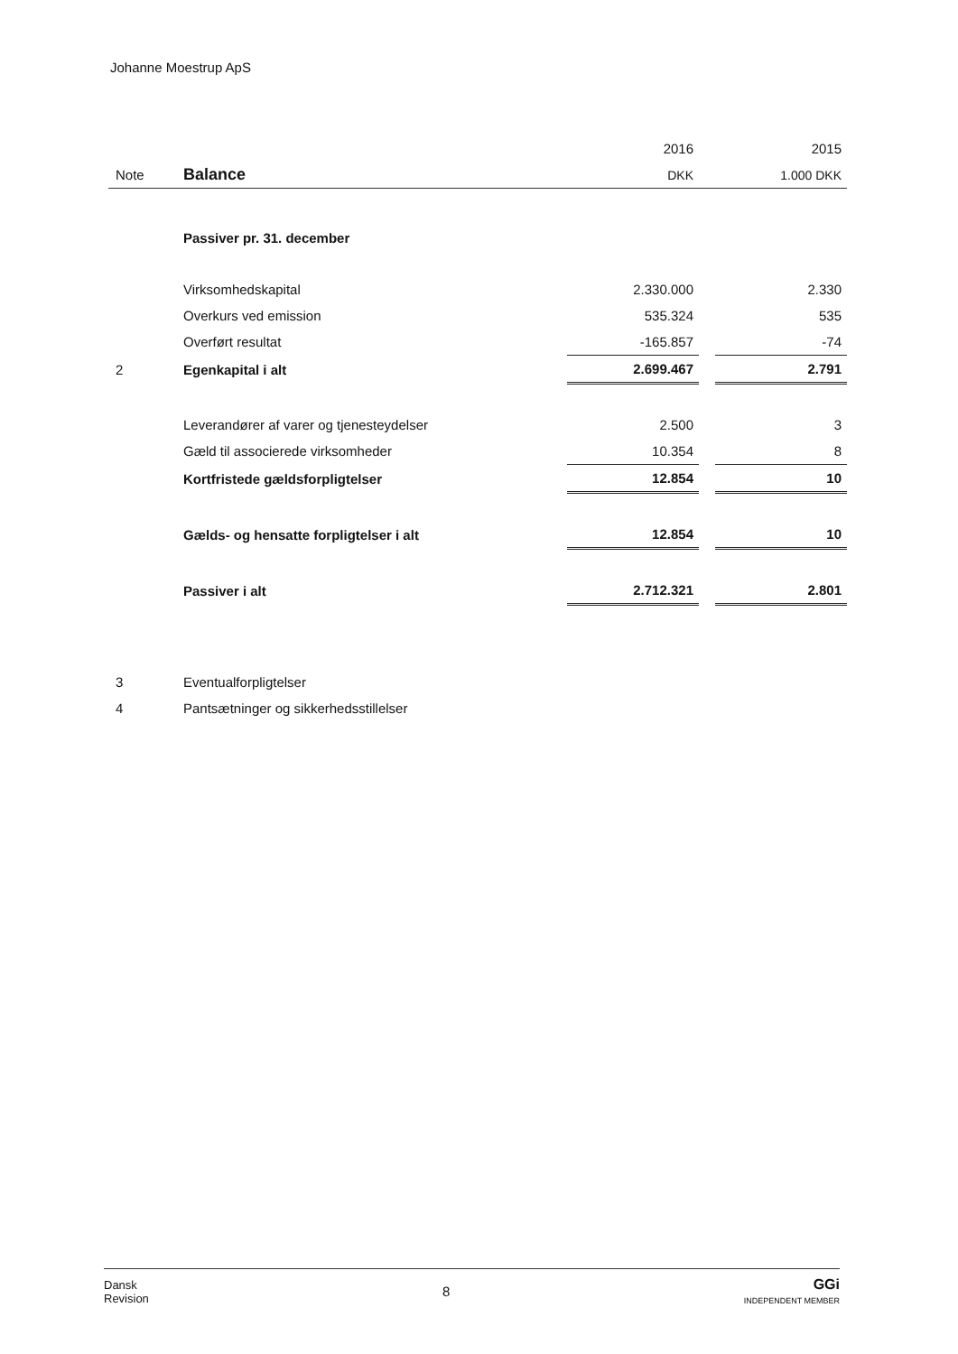Johanne Moestrup ApS
| | | 2016 | | 2015 |
| Note | Balance | DKK | | 1.000 DKK |
| | Passiver pr. 31. december | | | |
| | Virksomhedskapital | 2.330.000 | | 2.330 |
| | Overkurs ved emission | 535.324 | | 535 |
| | Overført resultat | -165.857 | | -74 |
| 2 | Egenkapital i alt | 2.699.467 | | 2.791 |
| | Leverandører af varer og tjenesteydelser | 2.500 | | 3 |
| | Gæld til associerede virksomheder | 10.354 | | 8 |
| | Kortfristede gældsforpligtelser | 12.854 | | 10 |
| | Gælds- og hensatte forpligtelser i alt | 12.854 | | 10 |
| | Passiver i alt | 2.712.321 | | 2.801 |
| 3 | Eventualforpligtelser | | | |
| 4 | Pantsætninger og sikkerhedsstillelser | | | |
Dansk
Revision
8
GGi
INDEPENDENT MEMBER